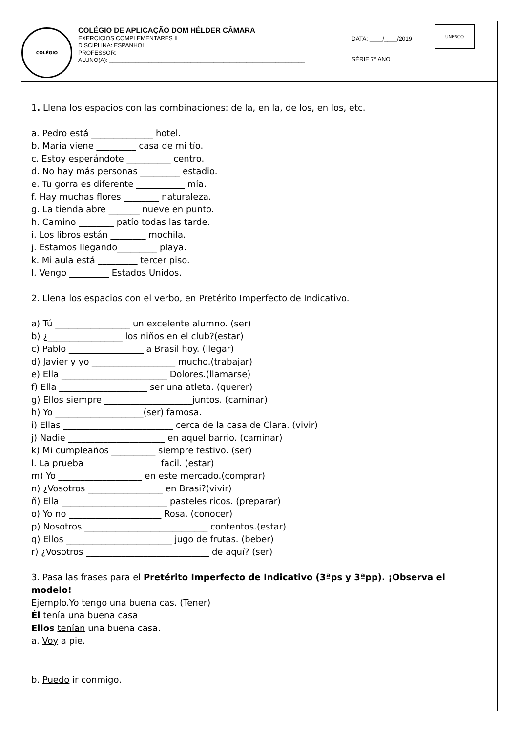COLÉGIO
COLÉGIO DE APLICAÇÃO DOM HÉLDER CÂMARA
EXERCICIOS COMPLEMENTARES II
DISCIPLINA: ESPANHOL
PROFESSOR:
ALUNO(A): ____________________________________________________________
DATA: ____/____/2019
SÉRIE 7° ANO
UNESCO
1. Llena los espacios con las combinaciones: de la, en la, de los, en los, etc.
a. Pedro está ______________ hotel.
b. Maria viene _________ casa de mi tío.
c. Estoy esperándote __________ centro.
d. No hay más personas _________ estadio.
e. Tu gorra es diferente ___________ mía.
f. Hay muchas flores ________ naturaleza.
g. La tienda abre _______ nueve en punto.
h. Camino ________ patío todas las tarde.
i. Los libros están ________ mochila.
j. Estamos llegando_________ playa.
k. Mi aula está _________ tercer piso.
l. Vengo _________ Estados Unidos.
2. Llena los espacios con el verbo, en Pretérito Imperfecto de Indicativo.
a) Tú _________________ un excelente alumno. (ser)
b) ¿_________________ los niños en el club?(estar)
c) Pablo _________________ a Brasil hoy. (llegar)
d) Javier y yo ___________________ mucho.(trabajar)
e) Ella ________________________ Dolores.(llamarse)
f) Ella ____________________ ser una atleta. (querer)
g) Ellos siempre ____________________juntos. (caminar)
h) Yo ____________________(ser) famosa.
i) Ellas _________________________ cerca de la casa de Clara. (vivir)
j) Nadie ______________________ en aquel barrio. (caminar)
k) Mi cumpleaños __________ siempre festivo. (ser)
l. La prueba _________________facil. (estar)
m) Yo ___________________ en este mercado.(comprar)
n) ¿Vosotros _________________ en Brasi?(vivir)
ñ) Ella ________________________ pasteles ricos. (preparar)
o) Yo no _____________________ Rosa. (conocer)
p) Nosotros ____________________________ contentos.(estar)
q) Ellos ________________________ jugo de frutas. (beber)
r) ¿Vosotros ____________________________ de aquí? (ser)
3. Pasa las frases para el Pretérito Imperfecto de Indicativo (3ªps y 3ªpp). ¡Observa el modelo!
Ejemplo.Yo tengo una buena cas. (Tener)
Él tenía una buena casa
Ellos tenían una buena casa.
a. Voy a pie.
b. Puedo ir conmigo.